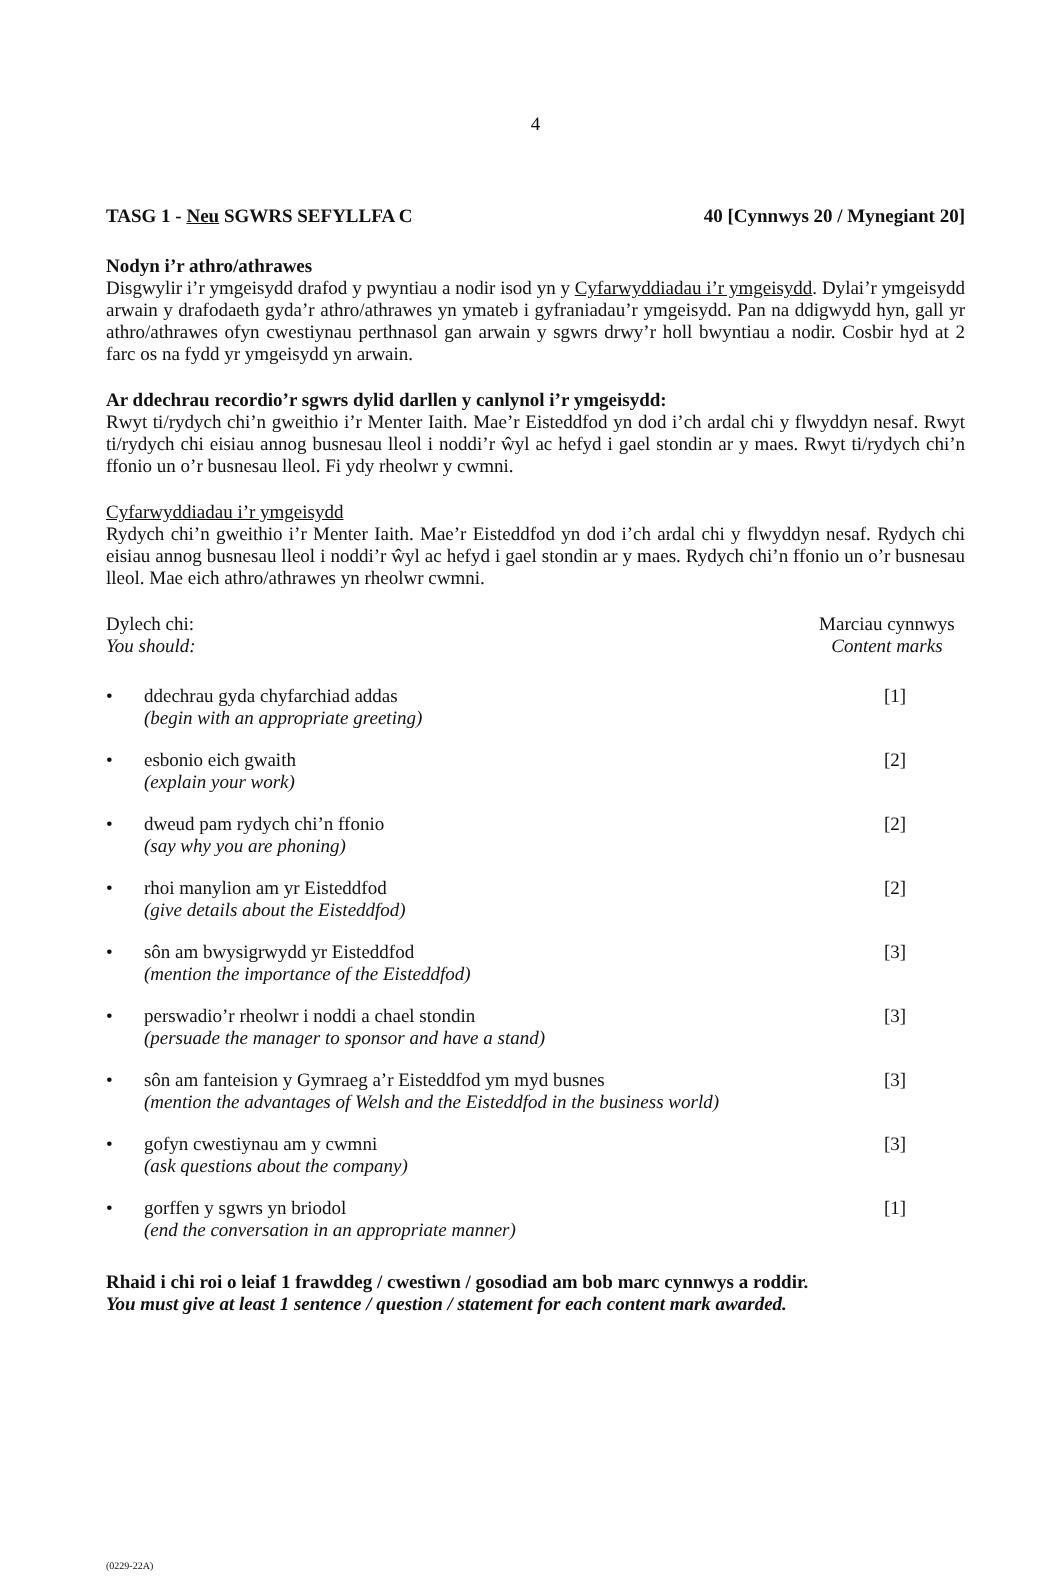4
TASG 1 - Neu SGWRS SEFYLLFA C 40 [Cynnwys 20 / Mynegiant 20]
Nodyn i’r athro/athrawes
Disgwylir i’r ymgeisydd drafod y pwyntiau a nodir isod yn y Cyfarwyddiadau i’r ymgeisydd. Dylai’r ymgeisydd arwain y drafodaeth gyda’r athro/athrawes yn ymateb i gyfraniadau’r ymgeisydd. Pan na ddigwydd hyn, gall yr athro/athrawes ofyn cwestiynau perthnasol gan arwain y sgwrs drwy’r holl bwyntiau a nodir. Cosbir hyd at 2 farc os na fydd yr ymgeisydd yn arwain.
Ar ddechrau recordio’r sgwrs dylid darllen y canlynol i’r ymgeisydd:
Rwyt ti/rydych chi’n gweithio i’r Menter Iaith. Mae’r Eisteddfod yn dod i’ch ardal chi y flwyddyn nesaf. Rwyt ti/rydych chi eisiau annog busnesau lleol i noddi’r ŵyl ac hefyd i gael stondin ar y maes. Rwyt ti/rydych chi’n ffonio un o’r busnesau lleol. Fi ydy rheolwr y cwmni.
Cyfarwyddiadau i’r ymgeisydd
Rydych chi’n gweithio i’r Menter Iaith. Mae’r Eisteddfod yn dod i’ch ardal chi y flwyddyn nesaf. Rydych chi eisiau annog busnesau lleol i noddi’r ŵyl ac hefyd i gael stondin ar y maes. Rydych chi’n ffonio un o’r busnesau lleol. Mae eich athro/athrawes yn rheolwr cwmni.
Dylech chi:
You should:
Marciau cynnwys
Content marks
• ddechrau gyda chyfarchiad addas
(begin with an appropriate greeting)
[1]
• esbonio eich gwaith
(explain your work)
[2]
• dweud pam rydych chi’n ffonio
(say why you are phoning)
[2]
• rhoi manylion am yr Eisteddfod
(give details about the Eisteddfod)
[2]
• sôn am bwysigrwydd yr Eisteddfod
(mention the importance of the Eisteddfod)
[3]
• perswadio’r rheolwr i noddi a chael stondin
(persuade the manager to sponsor and have a stand)
[3]
• sôn am fanteision y Gymraeg a’r Eisteddfod ym myd busnes
(mention the advantages of Welsh and the Eisteddfod in the business world)
[3]
• gofyn cwestiynau am y cwmni
(ask questions about the company)
[3]
• gorffen y sgwrs yn briodol
(end the conversation in an appropriate manner)
[1]
Rhaid i chi roi o leiaf 1 frawddeg / cwestiwn / gosodiad am bob marc cynnwys a roddir.
You must give at least 1 sentence / question / statement for each content mark awarded.
(0229-22A)